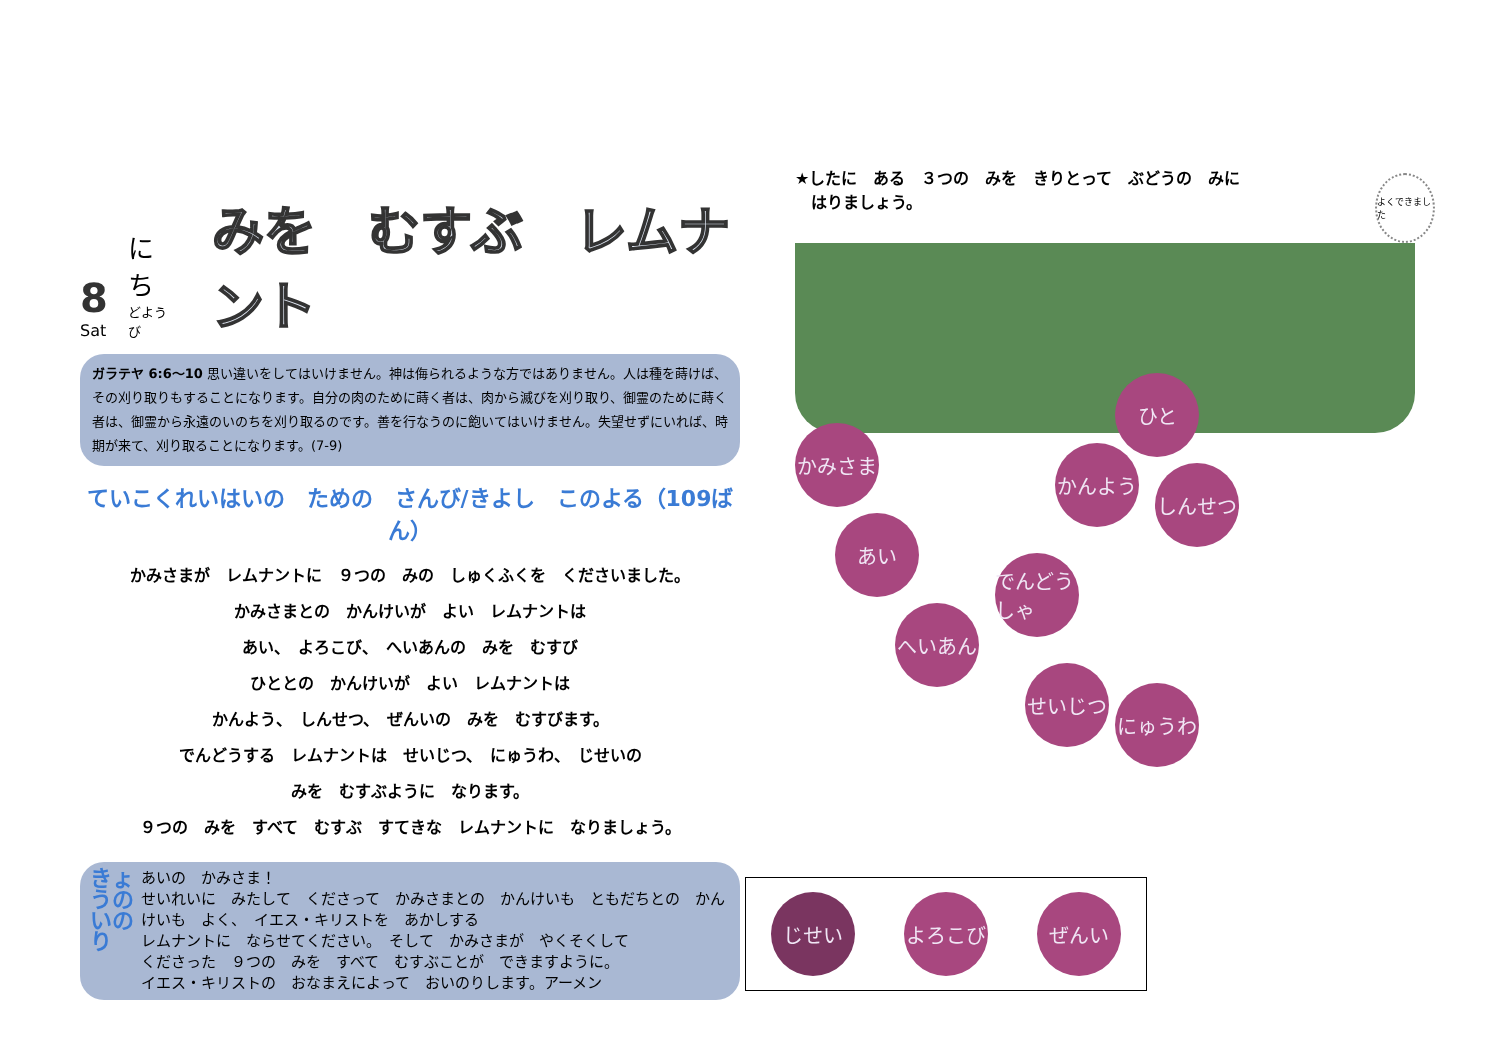8
Sat
にち
どようび
みを　むすぶ　レムナント
ガラテヤ 6:6〜10 思い違いをしてはいけません。神は侮られるような方ではありません。人は種を蒔けば、その刈り取りもすることになります。自分の肉のために蒔く者は、肉から滅びを刈り取り、御霊のために蒔く者は、御霊から永遠のいのちを刈り取るのです。善を行なうのに飽いてはいけません。失望せずにいれば、時期が来て、刈り取ることになります。(7-9)
ていこくれいはいの　ための　さんび/きよし　このよる（109ばん）
かみさまが　レムナントに　９つの　みの　しゅくふくを　くださいました。
かみさまとの　かんけいが　よい　レムナントは
あい、　よろこび、　へいあんの　みを　むすび
ひととの　かんけいが　よい　レムナントは
かんよう、　しんせつ、　ぜんいの　みを　むすびます。
でんどうする　レムナントは　せいじつ、　にゅうわ、　じせいの
みを　むすぶように　なります。
９つの　みを　すべて　むすぶ　すてきな　レムナントに　なりましょう。
きょうの いのり
あいの　かみさま！
せいれいに　みたして　くださって　かみさまとの　かんけいも　ともだちとの　かんけいも　よく、　イエス・キリストを　あかしする
レムナントに　ならせてください。　そして　かみさまが　やくそくして
くださった　９つの　みを　すべて　むすぶことが　できますように。
イエス・キリストの　おなまえによって　おいのりします。アーメン
よくできました
★したに　ある　３つの　みを　きりとって　ぶどうの　みに
　はりましょう。
かみさま
ひと
あい
かんよう
しんせつ
でんどうしゃ
へいあん
せいじつ
にゅうわ
じせい よろこび ぜんい